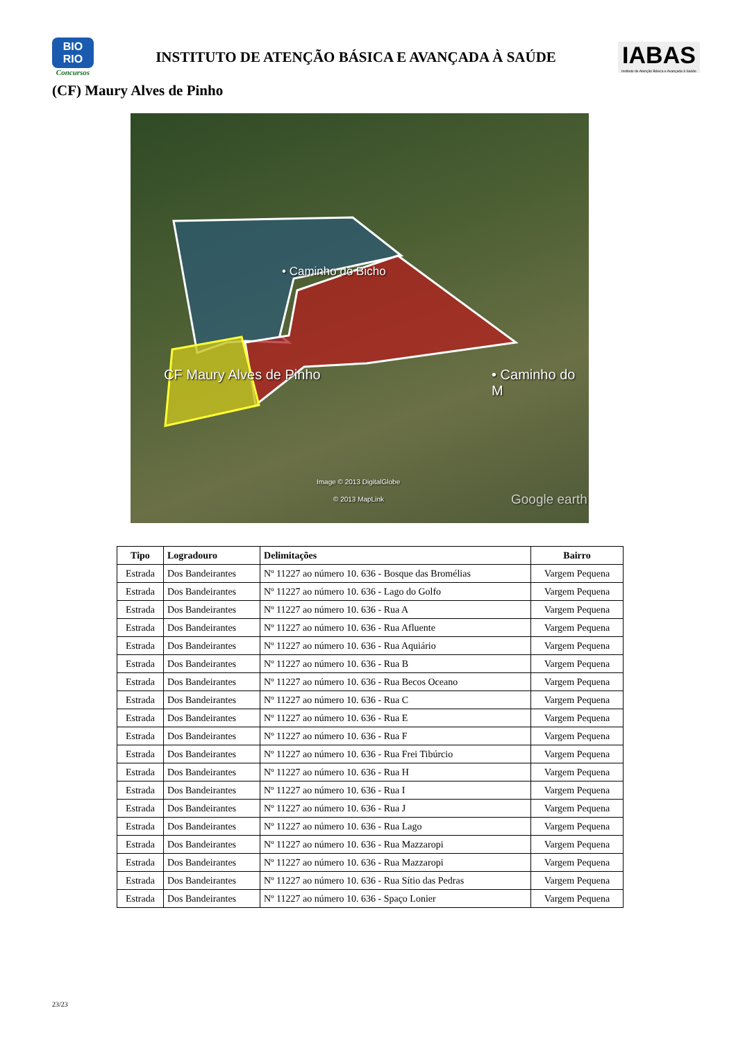BIO
RIO
Concursos
INSTITUTO DE ATENÇÃO BÁSICA E AVANÇADA À SAÚDE
IABAS
Instituto de Atenção Básica e Avançada à Saúde
(CF) Maury Alves de Pinho
• Caminho do Bicho
CF Maury Alves de Pinho • Caminho do M
Image © 2013 DigitalGlobe
© 2013 MapLink Google earth
| Tipo | Logradouro | Delimitações | Bairro |
| --- | --- | --- | --- |
| Estrada | Dos Bandeirantes | Nº 11227 ao número 10. 636 - Bosque das Bromélias | Vargem Pequena |
| Estrada | Dos Bandeirantes | Nº 11227 ao número 10. 636 - Lago do Golfo | Vargem Pequena |
| Estrada | Dos Bandeirantes | Nº 11227 ao número 10. 636 - Rua A | Vargem Pequena |
| Estrada | Dos Bandeirantes | Nº 11227 ao número 10. 636 - Rua Afluente | Vargem Pequena |
| Estrada | Dos Bandeirantes | Nº 11227 ao número 10. 636 - Rua Aquiário | Vargem Pequena |
| Estrada | Dos Bandeirantes | Nº 11227 ao número 10. 636 - Rua B | Vargem Pequena |
| Estrada | Dos Bandeirantes | Nº 11227 ao número 10. 636 - Rua Becos Oceano | Vargem Pequena |
| Estrada | Dos Bandeirantes | Nº 11227 ao número 10. 636 - Rua C | Vargem Pequena |
| Estrada | Dos Bandeirantes | Nº 11227 ao número 10. 636 - Rua E | Vargem Pequena |
| Estrada | Dos Bandeirantes | Nº 11227 ao número 10. 636 - Rua F | Vargem Pequena |
| Estrada | Dos Bandeirantes | Nº 11227 ao número 10. 636 - Rua Frei Tibúrcio | Vargem Pequena |
| Estrada | Dos Bandeirantes | Nº 11227 ao número 10. 636 - Rua H | Vargem Pequena |
| Estrada | Dos Bandeirantes | Nº 11227 ao número 10. 636 - Rua I | Vargem Pequena |
| Estrada | Dos Bandeirantes | Nº 11227 ao número 10. 636 - Rua J | Vargem Pequena |
| Estrada | Dos Bandeirantes | Nº 11227 ao número 10. 636 - Rua Lago | Vargem Pequena |
| Estrada | Dos Bandeirantes | Nº 11227 ao número 10. 636 - Rua Mazzaropi | Vargem Pequena |
| Estrada | Dos Bandeirantes | Nº 11227 ao número 10. 636 - Rua Mazzaropi | Vargem Pequena |
| Estrada | Dos Bandeirantes | Nº 11227 ao número 10. 636 - Rua Sítio das Pedras | Vargem Pequena |
| Estrada | Dos Bandeirantes | Nº 11227 ao número 10. 636 - Spaço Lonier | Vargem Pequena |
23/23